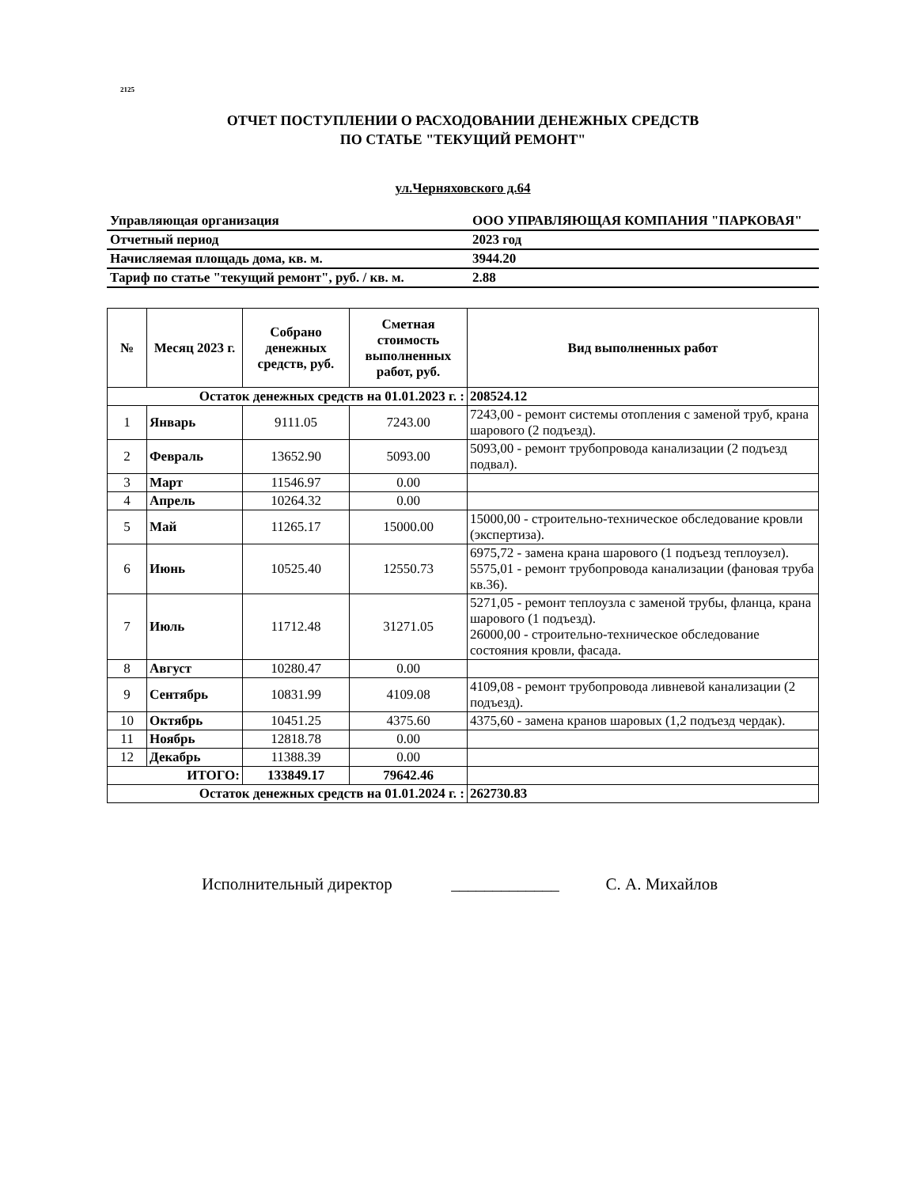2125
ОТЧЕТ ПОСТУПЛЕНИИ О РАСХОДОВАНИИ ДЕНЕЖНЫХ СРЕДСТВ
ПО СТАТЬЕ "ТЕКУЩИЙ РЕМОНТ"
ул.Черняховского д.64
| Управляющая организация | ООО УПРАВЛЯЮЩАЯ КОМПАНИЯ "ПАРКОВАЯ" |
| Отчетный период | 2023 год |
| Начисляемая площадь дома, кв. м. | 3944.20 |
| Тариф по статье "текущий ремонт", руб. / кв. м. | 2.88 |
| № | Месяц 2023 г. | Собрано денежных средств, руб. | Сметная стоимость выполненных работ, руб. | Вид выполненных работ |
| --- | --- | --- | --- | --- |
| Остаток денежных средств на 01.01.2023 г. : | | | | 208524.12 |
| 1 | Январь | 9111.05 | 7243.00 | 7243,00 - ремонт системы отопления с заменой труб, крана шарового (2 подъезд). |
| 2 | Февраль | 13652.90 | 5093.00 | 5093,00 - ремонт трубопровода канализации (2 подъезд подвал). |
| 3 | Март | 11546.97 | 0.00 | |
| 4 | Апрель | 10264.32 | 0.00 | |
| 5 | Май | 11265.17 | 15000.00 | 15000,00 - строительно-техническое обследование кровли (экспертиза). |
| 6 | Июнь | 10525.40 | 12550.73 | 6975,72 - замена крана шарового (1 подъезд теплоузел). 5575,01 - ремонт трубопровода канализации (фановая труба кв.36). |
| 7 | Июль | 11712.48 | 31271.05 | 5271,05 - ремонт теплоузла с заменой трубы, фланца, крана шарового (1 подъезд). 26000,00 - строительно-техническое обследование состояния кровли, фасада. |
| 8 | Август | 10280.47 | 0.00 | |
| 9 | Сентябрь | 10831.99 | 4109.08 | 4109,08 - ремонт трубопровода ливневой канализации (2 подъезд). |
| 10 | Октябрь | 10451.25 | 4375.60 | 4375,60 - замена кранов шаровых (1,2 подъезд чердак). |
| 11 | Ноябрь | 12818.78 | 0.00 | |
| 12 | Декабрь | 11388.39 | 0.00 | |
| ИТОГО: | | 133849.17 | 79642.46 | |
| Остаток денежных средств на 01.01.2024 г. : | | | | 262730.83 |
Исполнительный директор _____________ С. А. Михайлов